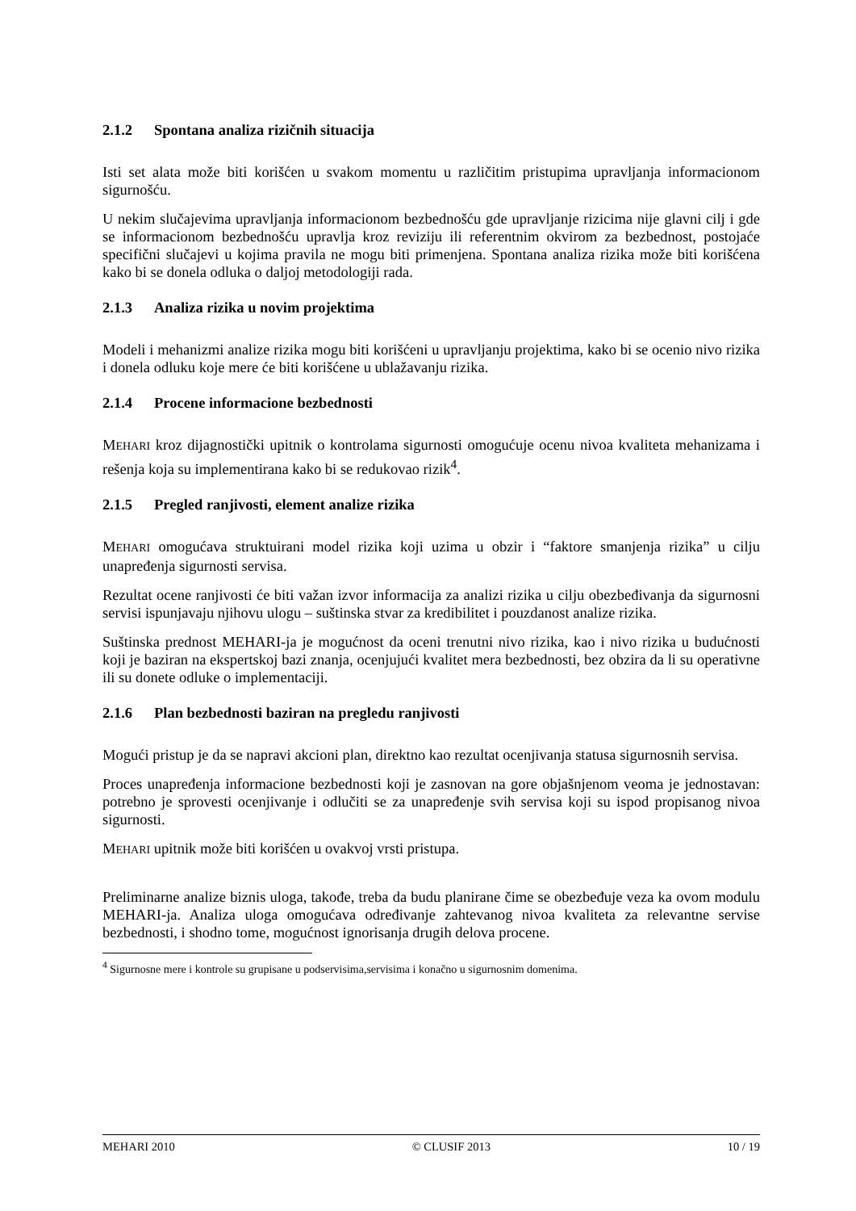2.1.2 Spontana analiza rizičnih situacija
Isti set alata može biti korišćen u svakom momentu u različitim pristupima upravljanja informacionom sigurnošću.
U nekim slučajevima upravljanja informacionom bezbednošću gde upravljanje rizicima nije glavni cilj i gde se informacionom bezbednošću upravlja kroz reviziju ili referentnim okvirom za bezbednost, postojaće specifični slučajevi u kojima pravila ne mogu biti primenjena. Spontana analiza rizika može biti korišćena kako bi se donela odluka o daljoj metodologiji rada.
2.1.3 Analiza rizika u novim projektima
Modeli i mehanizmi analize rizika mogu biti korišćeni u upravljanju projektima, kako bi se ocenio nivo rizika i donela odluku koje mere će biti korišćene u ublažavanju rizika.
2.1.4 Procene informacione bezbednosti
MEHARI kroz dijagnostički upitnik o kontrolama sigurnosti omogućuje ocenu nivoa kvaliteta mehanizama i rešenja koja su implementirana kako bi se redukovao rizik<sup>4</sup>.
2.1.5 Pregled ranjivosti, element analize rizika
MEHARI omogućava struktuirani model rizika koji uzima u obzir i “faktore smanjenja rizika” u cilju unapređenja sigurnosti servisa.
Rezultat ocene ranjivosti će biti važan izvor informacija za analizi rizika u cilju obezbeđivanja da sigurnosni servisi ispunjavaju njihovu ulogu – suštinska stvar za kredibilitet i pouzdanost analize rizika.
Suštinska prednost MEHARI-ja je mogućnost da oceni trenutni nivo rizika, kao i nivo rizika u budućnosti koji je baziran na ekspertskoj bazi znanja, ocenjujući kvalitet mera bezbednosti, bez obzira da li su operativne ili su donete odluke o implementaciji.
2.1.6 Plan bezbednosti baziran na pregledu ranjivosti
Mogući pristup je da se napravi akcioni plan, direktno kao rezultat ocenjivanja statusa sigurnosnih servisa.
Proces unapređenja informacione bezbednosti koji je zasnovan na gore objašnjenom veoma je jednostavan: potrebno je sprovesti ocenjivanje i odlučiti se za unapređenje svih servisa koji su ispod propisanog nivoa sigurnosti.
MEHARI upitnik može biti korišćen u ovakvoj vrsti pristupa.
Preliminarne analize biznis uloga, takođe, treba da budu planirane čime se obezbeđuje veza ka ovom modulu MEHARI-ja. Analiza uloga omogućava određivanje zahtevanog nivoa kvaliteta za relevantne servise bezbednosti, i shodno tome, mogućnost ignorisanja drugih delova procene.
<sup>4</sup> Sigurnosne mere i kontrole su grupisane u podservisima,servisima i konačno u sigurnosnim domenima.
MEHARI 2010 © CLUSIF 2013 10 / 19